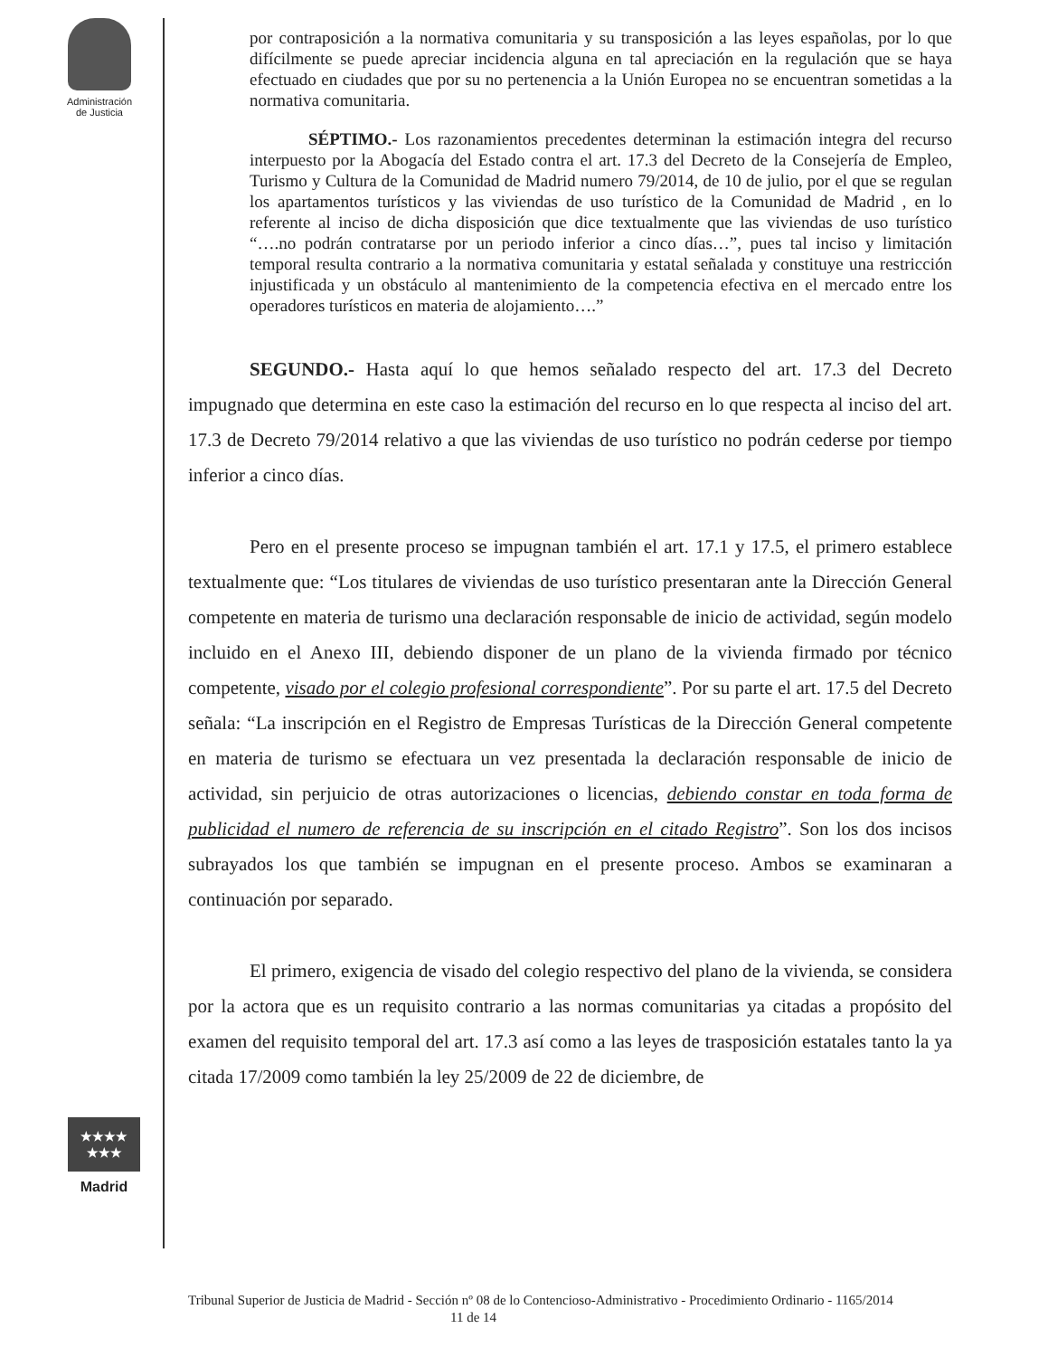Administración
de Justicia
★★★★
★★★
Madrid
por contraposición a la normativa comunitaria y su transposición a las leyes españolas, por lo que difícilmente se puede apreciar incidencia alguna en tal apreciación en la regulación que se haya efectuado en ciudades que por su no pertenencia a la Unión Europea no se encuentran sometidas a la normativa comunitaria.
SÉPTIMO.- Los razonamientos precedentes determinan la estimación integra del recurso interpuesto por la Abogacía del Estado contra el art. 17.3 del Decreto de la Consejería de Empleo, Turismo y Cultura de la Comunidad de Madrid numero 79/2014, de 10 de julio, por el que se regulan los apartamentos turísticos y las viviendas de uso turístico de la Comunidad de Madrid , en lo referente al inciso de dicha disposición que dice textualmente que las viviendas de uso turístico “….no podrán contratarse por un periodo inferior a cinco días…”, pues tal inciso y limitación temporal resulta contrario a la normativa comunitaria y estatal señalada y constituye una restricción injustificada y un obstáculo al mantenimiento de la competencia efectiva en el mercado entre los operadores turísticos en materia de alojamiento….”
SEGUNDO.- Hasta aquí lo que hemos señalado respecto del art. 17.3 del Decreto impugnado que determina en este caso la estimación del recurso en lo que respecta al inciso del art. 17.3 de Decreto 79/2014 relativo a que las viviendas de uso turístico no podrán cederse por tiempo inferior a cinco días.
Pero en el presente proceso se impugnan también el art. 17.1 y 17.5, el primero establece textualmente que: “Los titulares de viviendas de uso turístico presentaran ante la Dirección General competente en materia de turismo una declaración responsable de inicio de actividad, según modelo incluido en el Anexo III, debiendo disponer de un plano de la vivienda firmado por técnico competente, visado por el colegio profesional correspondiente”. Por su parte el art. 17.5 del Decreto señala: “La inscripción en el Registro de Empresas Turísticas de la Dirección General competente en materia de turismo se efectuara un vez presentada la declaración responsable de inicio de actividad, sin perjuicio de otras autorizaciones o licencias, debiendo constar en toda forma de publicidad el numero de referencia de su inscripción en el citado Registro”. Son los dos incisos subrayados los que también se impugnan en el presente proceso. Ambos se examinaran a continuación por separado.
El primero, exigencia de visado del colegio respectivo del plano de la vivienda, se considera por la actora que es un requisito contrario a las normas comunitarias ya citadas a propósito del examen del requisito temporal del art. 17.3 así como a las leyes de trasposición estatales tanto la ya citada 17/2009 como también la ley 25/2009 de 22 de diciembre, de
Tribunal Superior de Justicia de Madrid - Sección nº 08 de lo Contencioso-Administrativo - Procedimiento Ordinario - 1165/2014 11 de 14